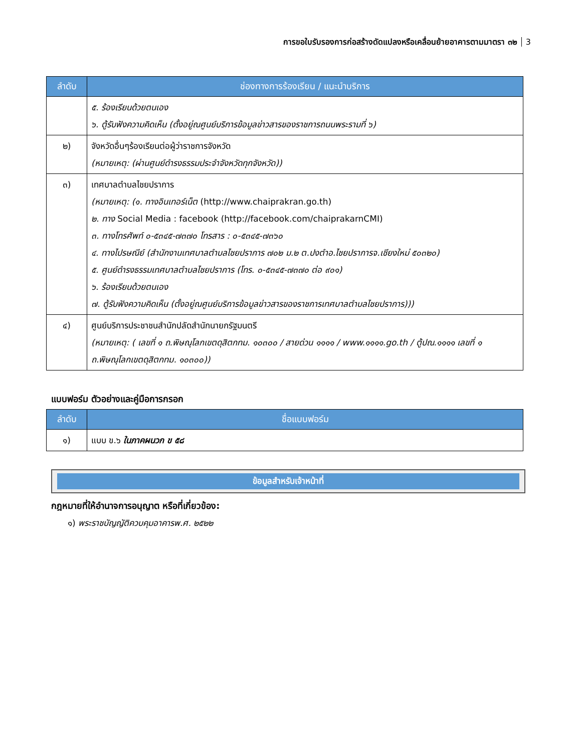การขอใบรับรองการก่อสร้างดัดแปลงหรือเคลื่อนย้ายอาคารตามมาตรา ๓๒ 3
| ลำดับ | ช่องทางการร้องเรียน / แนะนำบริการ |
| --- | --- |
| | ๕. ร้องเรียนด้วยตนเอง ๖. ตู้รับฟังความคิดเห็น (ตั้งอยู่ณศูนย์บริการข้อมูลข่าวสารของราชการถนนพระรามที่ ๖) |
| ๒) | จังหวัดอื่นๆร้องเรียนต่อผู้ว่าราชการจังหวัด (หมายเหตุ: (ผ่านศูนย์ดำรงธรรมประจำจังหวัดทุกจังหวัด)) |
| ๓) | เทศบาลตำบลไชยปราการ (หมายเหตุ: (๑. ทางอินเทอร์เน็ต (http://www.chaiprakran.go.th) ๒. ทาง Social Media : facebook (http://facebook.com/chaiprakarnCMI) ๓. ทางโทรศัพท์ ๐-๕๓๔๕-๗๓๗๐ โทรสาร : ๐-๕๓๔๕-๗๓๖๐ ๔. ทางไปรษณีย์ (สำนักงานเทศบาลตำบลไชยปราการ ๗๐๒ ม.๒ ต.ปงตำอ.ไชยปราการจ.เชียงใหม่ ๕๐๓๒๐) ๕. ศูนย์ดำรงธรรมเทศบาลตำบลไชยปราการ (โทร. ๐-๕๓๔๕-๗๓๗๐ ต่อ ๙๐๑) ๖. ร้องเรียนด้วยตนเอง ๗. ตู้รับฟังความคิดเห็น (ตั้งอยู่ณศูนย์บริการข้อมูลข่าวสารของราชการเทศบาลตำบลไชยปราการ))) |
| ๔) | ศูนย์บริการประชาชนสำนักปลัดสำนักนายกรัฐมนตรี (หมายเหตุ: ( เลขที่ ๑ ถ.พิษณุโลกเขตดุสิตกทม. ๑๐๓๐๐ / สายด่วน ๑๑๑๑ / www.๑๑๑๑.go.th / ตู้ปณ.๑๑๑๑ เลขที่ ๑ ถ.พิษณุโลกเขตดุสิตกทม. ๑๐๓๐๐)) |
แบบฟอร์ม ตัวอย่างและคู่มือการกรอก
| ลำดับ | ชื่อแบบฟอร์ม |
| --- | --- |
| ๑) | แบบ ข.๖ ในภาคผนวก ข ๕๘ |
ข้อมูลสำหรับเจ้าหน้าที่
กฎหมายที่ให้อำนาจการอนุญาต หรือที่เกี่ยวข้อง:
๑) พระราชบัญญัติควบคุมอาคารพ.ศ. ๒๕๒๒